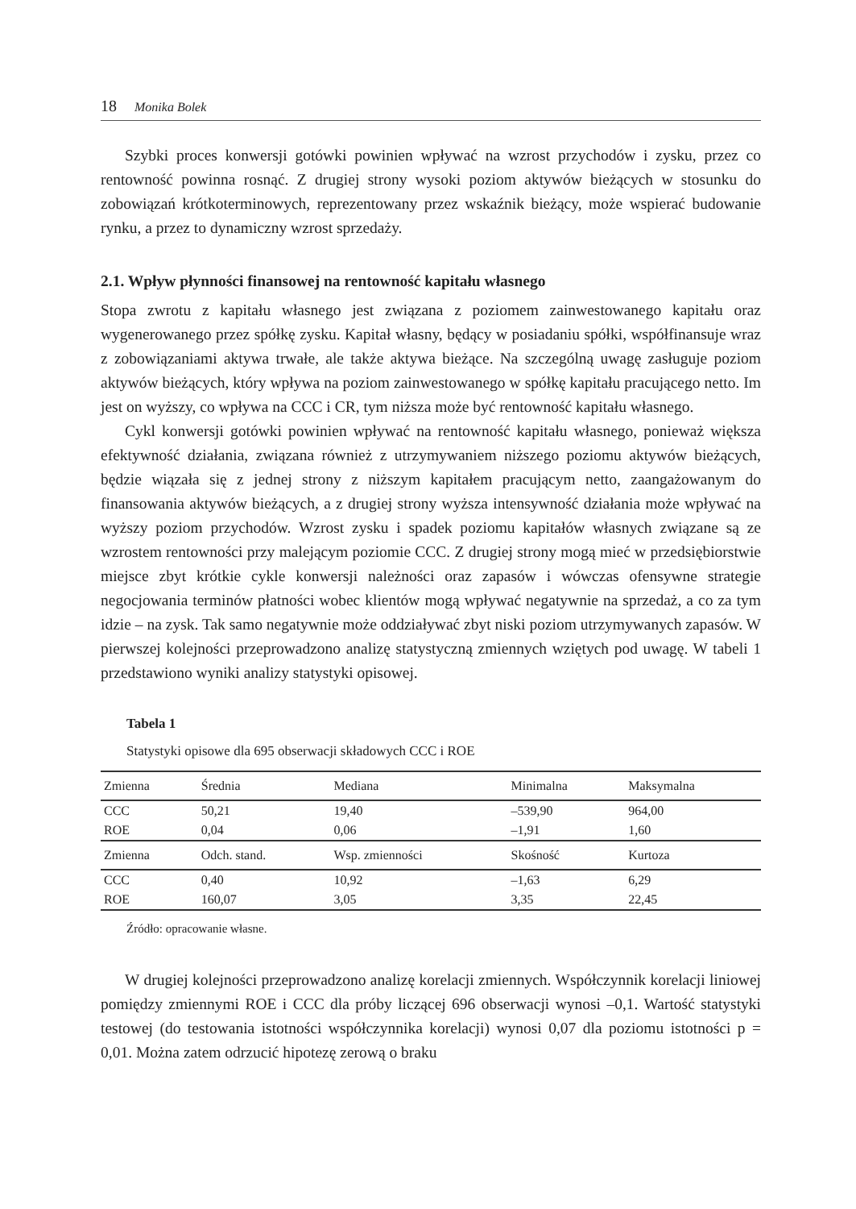18 Monika Bolek
Szybki proces konwersji gotówki powinien wpływać na wzrost przychodów i zysku, przez co rentowność powinna rosnąć. Z drugiej strony wysoki poziom aktywów bieżących w stosunku do zobowiązań krótkoterminowych, reprezentowany przez wskaźnik bieżący, może wspierać budowanie rynku, a przez to dynamiczny wzrost sprzedaży.
2.1. Wpływ płynności finansowej na rentowność kapitału własnego
Stopa zwrotu z kapitału własnego jest związana z poziomem zainwestowanego kapitału oraz wygenerowanego przez spółkę zysku. Kapitał własny, będący w posiadaniu spółki, współfinansuje wraz z zobowiązaniami aktywa trwałe, ale także aktywa bieżące. Na szczególną uwagę zasługuje poziom aktywów bieżących, który wpływa na poziom zainwestowanego w spółkę kapitału pracującego netto. Im jest on wyższy, co wpływa na CCC i CR, tym niższa może być rentowność kapitału własnego.
Cykl konwersji gotówki powinien wpływać na rentowność kapitału własnego, ponieważ większa efektywność działania, związana również z utrzymywaniem niższego poziomu aktywów bieżących, będzie wiązała się z jednej strony z niższym kapitałem pracującym netto, zaangażowanym do finansowania aktywów bieżących, a z drugiej strony wyższa intensywność działania może wpływać na wyższy poziom przychodów. Wzrost zysku i spadek poziomu kapitałów własnych związane są ze wzrostem rentowności przy malejącym poziomie CCC. Z drugiej strony mogą mieć w przedsiębiorstwie miejsce zbyt krótkie cykle konwersji należności oraz zapasów i wówczas ofensywne strategie negocjowania terminów płatności wobec klientów mogą wpływać negatywnie na sprzedaż, a co za tym idzie – na zysk. Tak samo negatywnie może oddziaływać zbyt niski poziom utrzymywanych zapasów. W pierwszej kolejności przeprowadzono analizę statystyczną zmiennych wziętych pod uwagę. W tabeli 1 przedstawiono wyniki analizy statystyki opisowej.
Tabela 1
Statystyki opisowe dla 695 obserwacji składowych CCC i ROE
| Zmienna | Średnia | Mediana | Minimalna | Maksymalna |
| --- | --- | --- | --- | --- |
| CCC | 50,21 | 19,40 | –539,90 | 964,00 |
| ROE | 0,04 | 0,06 | –1,91 | 1,60 |
| Zmienna | Odch. stand. | Wsp. zmienności | Skośność | Kurtoza |
| CCC | 0,40 | 10,92 | –1,63 | 6,29 |
| ROE | 160,07 | 3,05 | 3,35 | 22,45 |
Źródło: opracowanie własne.
W drugiej kolejności przeprowadzono analizę korelacji zmiennych. Współczynnik korelacji liniowej pomiędzy zmiennymi ROE i CCC dla próby liczącej 696 obserwacji wynosi –0,1. Wartość statystyki testowej (do testowania istotności współczynnika korelacji) wynosi 0,07 dla poziomu istotności p = 0,01. Można zatem odrzucić hipotezę zerową o braku